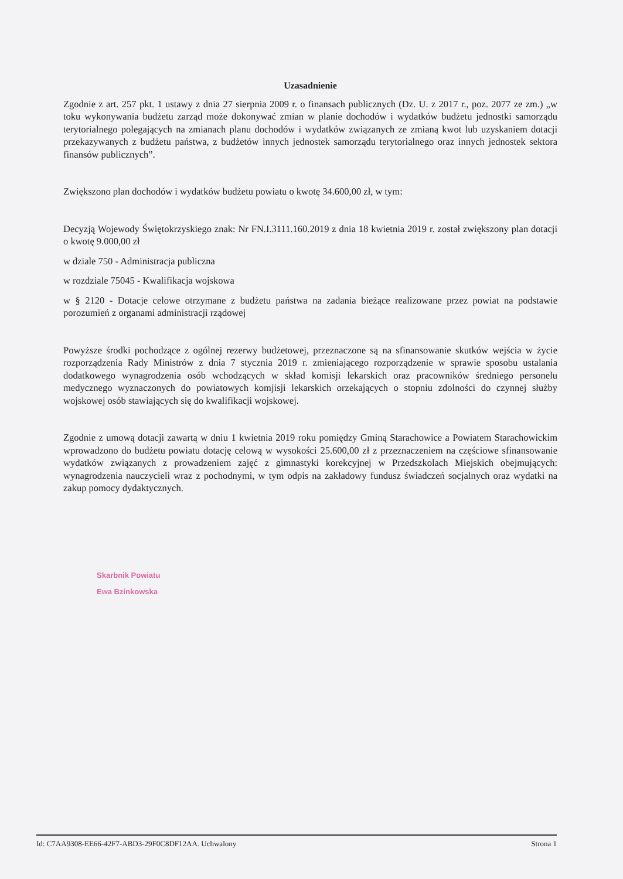Uzasadnienie
Zgodnie z art. 257 pkt. 1 ustawy z dnia 27 sierpnia 2009 r. o finansach publicznych (Dz. U. z 2017 r., poz. 2077 ze zm.) „w toku wykonywania budżetu zarząd może dokonywać zmian w planie dochodów i wydatków budżetu jednostki samorządu terytorialnego polegających na zmianach planu dochodów i wydatków związanych ze zmianą kwot lub uzyskaniem dotacji przekazywanych z budżetu państwa, z budżetów innych jednostek samorządu terytorialnego oraz innych jednostek sektora finansów publicznych”.
Zwiększono plan dochodów i wydatków budżetu powiatu o kwotę 34.600,00 zł, w tym:
Decyzją Wojewody Świętokrzyskiego znak: Nr FN.I.3111.160.2019 z dnia 18 kwietnia 2019 r. został zwiększony plan dotacji o kwotę 9.000,00 zł
w dziale 750 - Administracja publiczna
w rozdziale 75045 - Kwalifikacja wojskowa
w § 2120 - Dotacje celowe otrzymane z budżetu państwa na zadania bieżące realizowane przez powiat na podstawie porozumień z organami administracji rządowej
Powyższe środki pochodzące z ogólnej rezerwy budżetowej, przeznaczone są na sfinansowanie skutków wejścia w życie rozporządzenia Rady Ministrów z dnia 7 stycznia 2019 r. zmieniającego rozporządzenie w sprawie sposobu ustalania dodatkowego wynagrodzenia osób wchodzących w skład komisji lekarskich oraz pracowników średniego personelu medycznego wyznaczonych do powiatowych komjisji lekarskich orzekających o stopniu zdolności do czynnej służby wojskowej osób stawiających się do kwalifikacji wojskowej.
Zgodnie z umową dotacji zawartą w dniu 1 kwietnia 2019 roku pomiędzy Gminą Starachowice a Powiatem Starachowickim wprowadzono do budżetu powiatu dotację celową w wysokości 25.600,00 zł z przeznaczeniem na częściowe sfinansowanie wydatków związanych z prowadzeniem zajęć z gimnastyki korekcyjnej w Przedszkolach Miejskich obejmujących: wynagrodzenia nauczycieli wraz z pochodnymi, w tym odpis na zakładowy fundusz świadczeń socjalnych oraz wydatki na zakup pomocy dydaktycznych.
Skarbnik Powiatu
Ewa Bzinkowska
Id: C7AA9308-EE66-42F7-ABD3-29F0C8DF12AA. Uchwalony Strona 1